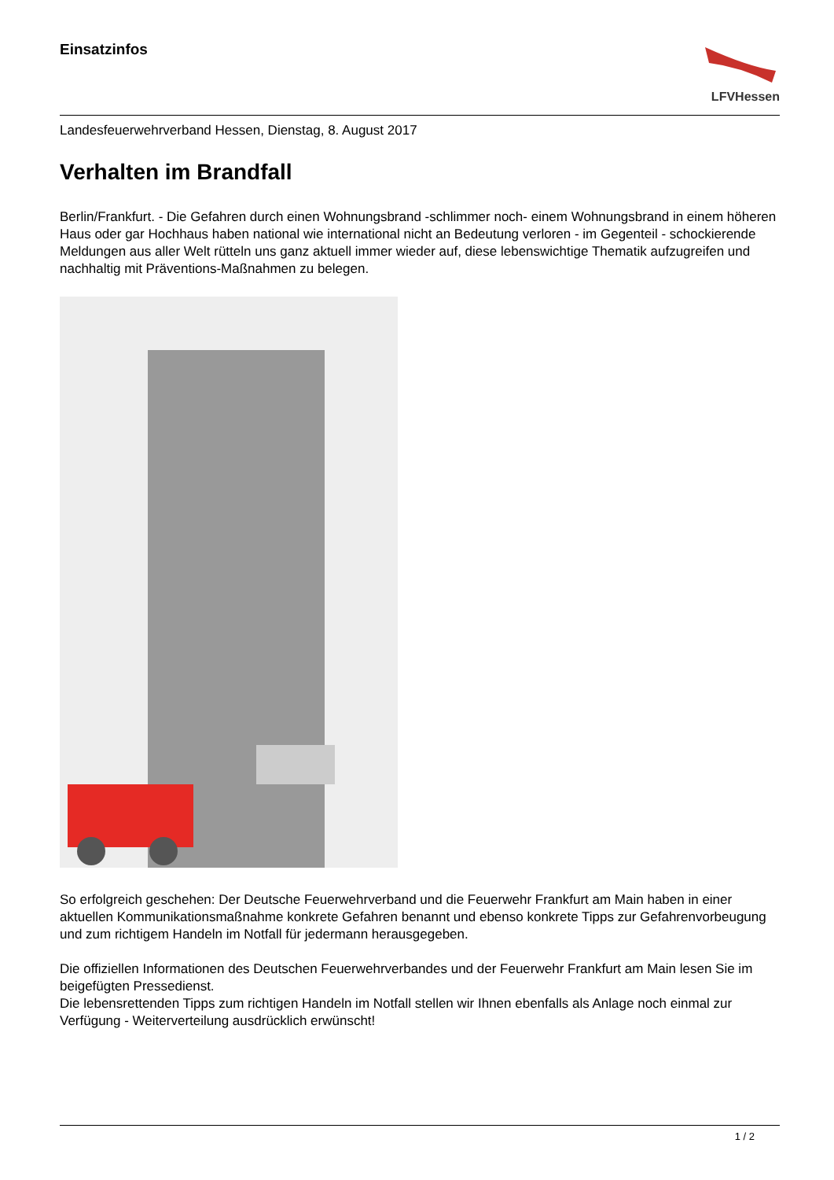Einsatzinfos
LFVHessen
Landesfeuerwehrverband Hessen, Dienstag, 8. August 2017
Verhalten im Brandfall
Berlin/Frankfurt. - Die Gefahren durch einen Wohnungsbrand -schlimmer noch- einem Wohnungsbrand in einem höheren Haus oder gar Hochhaus haben national wie international nicht an Bedeutung verloren - im Gegenteil - schockierende Meldungen aus aller Welt rütteln uns ganz aktuell immer wieder auf, diese lebenswichtige Thematik aufzugreifen und nachhaltig mit Präventions-Maßnahmen zu belegen.
So erfolgreich geschehen: Der Deutsche Feuerwehrverband und die Feuerwehr Frankfurt am Main haben in einer aktuellen Kommunikationsmaßnahme konkrete Gefahren benannt und ebenso konkrete Tipps zur Gefahrenvorbeugung und zum richtigem Handeln im Notfall für jedermann herausgegeben.
Die offiziellen Informationen des Deutschen Feuerwehrverbandes und der Feuerwehr Frankfurt am Main lesen Sie im beigefügten Pressedienst.
Die lebensrettenden Tipps zum richtigen Handeln im Notfall stellen wir Ihnen ebenfalls als Anlage noch einmal zur Verfügung - Weiterverteilung ausdrücklich erwünscht!
1 / 2